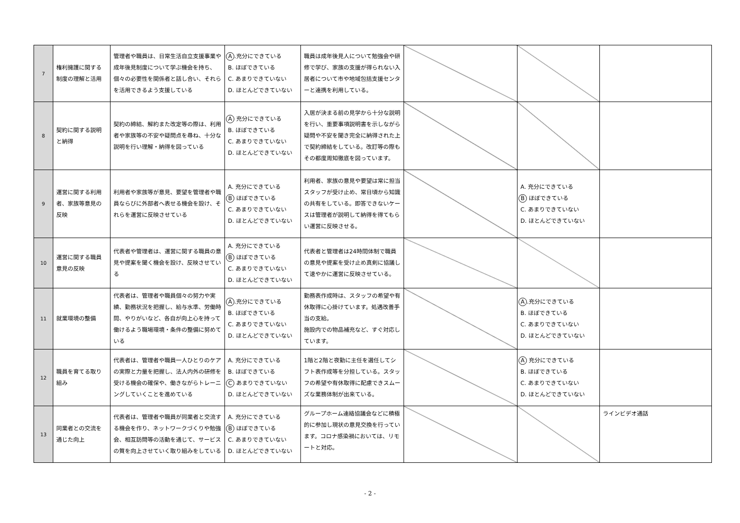| 7 | 権利擁護に関する制度の理解と活用 | 管理者や職員は、日常生活自立支援事業や成年後見制度について学ぶ機会を持ち、個々の必要性を関係者と話し合い、それらを活用できるよう支援している | A .充分にできている B. ほぼできている C. あまりできていない D. ほとんどできていない | 職員は成年後見人について勉強会や研修で学び、家族の支援が得られない入居者について市や地域包括支援センターと連携を利用している。 | | | |
| 8 | 契約に関する説明と納得 | 契約の締結、解約また改定等の際は、利用者や家族等の不安や疑問点を尋ね、十分な説明を行い理解・納得を図っている | A 充分にできている B. ほぼできている C. あまりできていない D. ほとんどできていない | 入居が決まる前の見学から十分な説明を行い、重要事項説明書を示しながら疑問や不安を聞き完全に納得された上で契約締結をしている。改訂等の際もその都度周知徹底を図っています。 | | | |
| 9 | 運営に関する利用者、家族等意見の反映 | 利用者や家族等が意見、要望を管理者や職員ならびに外部者へ表せる機会を設け、それらを運営に反映させている | A. 充分にできている B ほぼできている C. あまりできていない D. ほとんどできていない | 利用者、家族の意見や要望は常に担当スタッフが受け止め、常日頃から知識の共有をしている。即答できないケースは管理者が説明して納得を得てもらい運営に反映させる。 | | A. 充分にできている B ほぼできている C. あまりできていない D. ほとんどできていない | |
| 10 | 運営に関する職員意見の反映 | 代表者や管理者は、運営に関する職員の意見や提案を聞く機会を設け、反映させている | A. 充分にできている B ほぼできている C. あまりできていない D. ほとんどできていない | 代表者と管理者は24時間体制で職員の意見や提案を受け止め真剣に協議して速やかに運営に反映させている。 | | | |
| 11 | 就業環境の整備 | 代表者は、管理者や職員個々の努力や実績、勤務状況を把握し、給与水準、労働時間、やりがいなど、各自が向上心を持って働けるよう職場環境・条件の整備に努めている | A .充分にできている B. ほぼできている C. あまりできていない D. ほとんどできていない | 勤務表作成時は、スタッフの希望や有休取得に心掛けています。処遇改善手当の支給。 施設内での物品補充など、すぐ対応しています。 | | A .充分にできている B. ほぼできている C. あまりできていない D. ほとんどできていない | |
| 12 | 職員を育てる取り組み | 代表者は、管理者や職員一人ひとりのケアの実際と力量を把握し、法人内外の研修を受ける機会の確保や、働きながらトレーニングしていくことを進めている | A. 充分にできている B. ほぼできている C あまりできていない D. ほとんどできていない | 1階と2階と夜勤に主任を選任してシフト表作成等を分担している。スタッフの希望や有休取得に配慮できスムーズな業務体制が出来ている。 | | A 充分にできている B. ほぼできている C. あまりできていない D. ほとんどできていない | |
| 13 | 同業者との交流を通じた向上 | 代表者は、管理者や職員が同業者と交流する機会を作り、ネットワークづくりや勉強会、相互訪問等の活動を通じて、サービスの質を向上させていく取り組みをしている | A. 充分にできている B ほぼできている C. あまりできていない D. ほとんどできていない | グループホーム連絡協議会などに積極的に参加し現状の意見交換を行っています。コロナ感染禍においては、リモートと対応。 | | | ラインビデオ通話 |
- 2 -